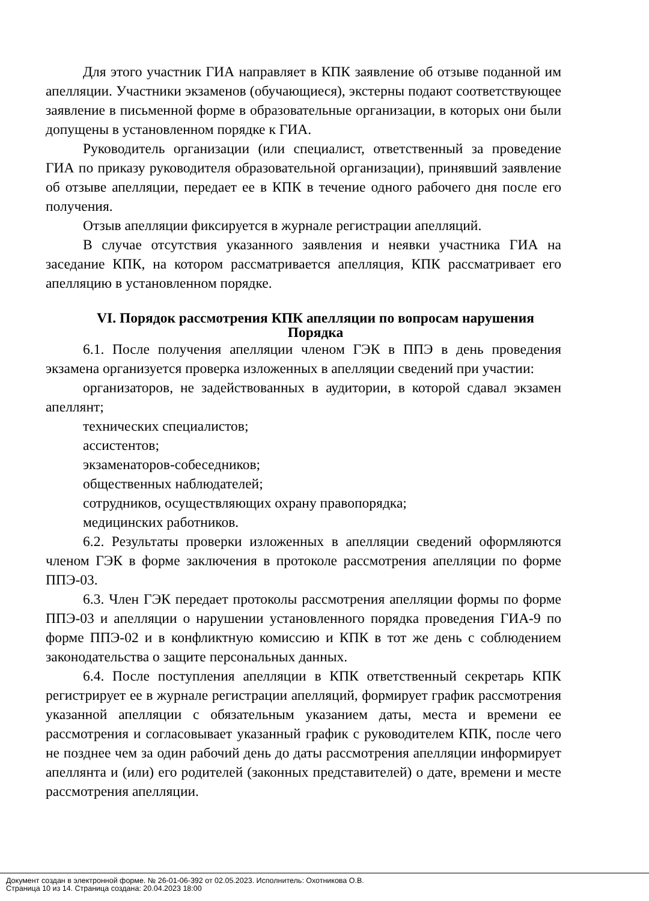Для этого участник ГИА направляет в КПК заявление об отзыве поданной им апелляции. Участники экзаменов (обучающиеся), экстерны подают соответствующее заявление в письменной форме в образовательные организации, в которых они были допущены в установленном порядке к ГИА.
Руководитель организации (или специалист, ответственный за проведение ГИА по приказу руководителя образовательной организации), принявший заявление об отзыве апелляции, передает ее в КПК в течение одного рабочего дня после его получения.
Отзыв апелляции фиксируется в журнале регистрации апелляций.
В случае отсутствия указанного заявления и неявки участника ГИА на заседание КПК, на котором рассматривается апелляция, КПК рассматривает его апелляцию в установленном порядке.
VI. Порядок рассмотрения КПК апелляции по вопросам нарушения Порядка
6.1. После получения апелляции членом ГЭК в ППЭ в день проведения экзамена организуется проверка изложенных в апелляции сведений при участии:
организаторов, не задействованных в аудитории, в которой сдавал экзамен апеллянт;
технических специалистов;
ассистентов;
экзаменаторов-собеседников;
общественных наблюдателей;
сотрудников, осуществляющих охрану правопорядка;
медицинских работников.
6.2. Результаты проверки изложенных в апелляции сведений оформляются членом ГЭК в форме заключения в протоколе рассмотрения апелляции по форме ППЭ-03.
6.3. Член ГЭК передает протоколы рассмотрения апелляции формы по форме ППЭ-03 и апелляции о нарушении установленного порядка проведения ГИА-9 по форме ППЭ-02 и в конфликтную комиссию и КПК в тот же день с соблюдением законодательства о защите персональных данных.
6.4. После поступления апелляции в КПК ответственный секретарь КПК регистрирует ее в журнале регистрации апелляций, формирует график рассмотрения указанной апелляции с обязательным указанием даты, места и времени ее рассмотрения и согласовывает указанный график с руководителем КПК, после чего не позднее чем за один рабочий день до даты рассмотрения апелляции информирует апеллянта и (или) его родителей (законных представителей) о дате, времени и месте рассмотрения апелляции.
Документ создан в электронной форме. № 26-01-06-392 от 02.05.2023. Исполнитель: Охотникова О.В.
Страница 10 из 14. Страница создана: 20.04.2023 18:00